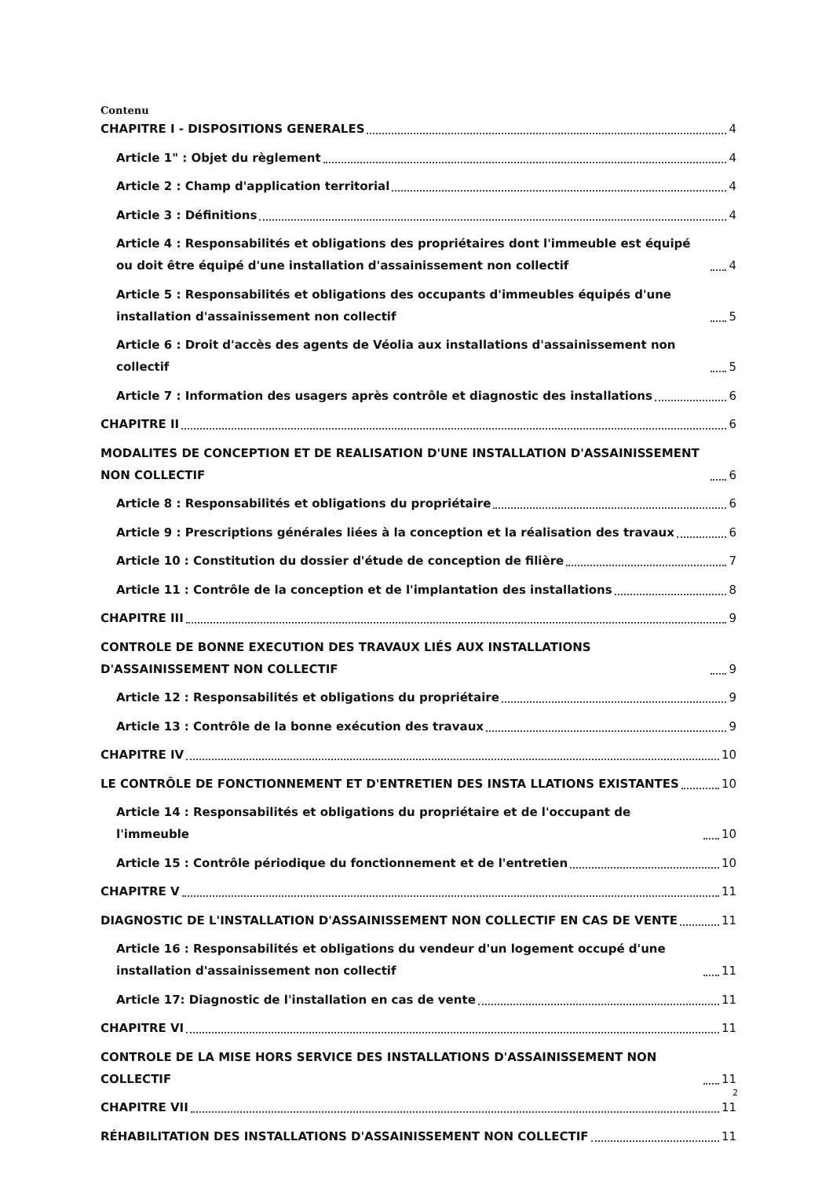Contenu
CHAPITRE I - DISPOSITIONS GENERALES 4
Article 1" : Objet du règlement 4
Article 2 : Champ d'application territorial 4
Article 3 : Définitions 4
Article 4 : Responsabilités et obligations des propriétaires dont l'immeuble est équipé ou doit être équipé d'une installation d'assainissement non collectif 4
Article 5 : Responsabilités et obligations des occupants d'immeubles équipés d'une installation d'assainissement non collectif 5
Article 6 : Droit d'accès des agents de Véolia aux installations d'assainissement non collectif 5
Article 7 : Information des usagers après contrôle et diagnostic des installations 6
CHAPITRE II 6
MODALITES DE CONCEPTION ET DE REALISATION D'UNE INSTALLATION D'ASSAINISSEMENT NON COLLECTIF 6
Article 8 : Responsabilités et obligations du propriétaire 6
Article 9 : Prescriptions générales liées à la conception et la réalisation des travaux 6
Article 10 : Constitution du dossier d'étude de conception de filière 7
Article 11 : Contrôle de la conception et de l'implantation des installations 8
CHAPITRE III 9
CONTROLE DE BONNE EXECUTION DES TRAVAUX LIÉS AUX INSTALLATIONS D'ASSAINISSEMENT NON COLLECTIF 9
Article 12 : Responsabilités et obligations du propriétaire 9
Article 13 : Contrôle de la bonne exécution des travaux 9
CHAPITRE IV 10
LE CONTRÔLE DE FONCTIONNEMENT ET D'ENTRETIEN DES INSTA LLATIONS EXISTANTES 10
Article 14 : Responsabilités et obligations du propriétaire et de l'occupant de l'immeuble 10
Article 15 : Contrôle périodique du fonctionnement et de l'entretien 10
CHAPITRE V 11
DIAGNOSTIC DE L'INSTALLATION D'ASSAINISSEMENT NON COLLECTIF EN CAS DE VENTE 11
Article 16 : Responsabilités et obligations du vendeur d'un logement occupé d'une installation d'assainissement non collectif 11
Article 17: Diagnostic de l'installation en cas de vente 11
CHAPITRE VI 11
CONTROLE DE LA MISE HORS SERVICE DES INSTALLATIONS D'ASSAINISSEMENT NON COLLECTIF 11
CHAPITRE VII 11
RÉHABILITATION DES INSTALLATIONS D'ASSAINISSEMENT NON COLLECTIF 11
2